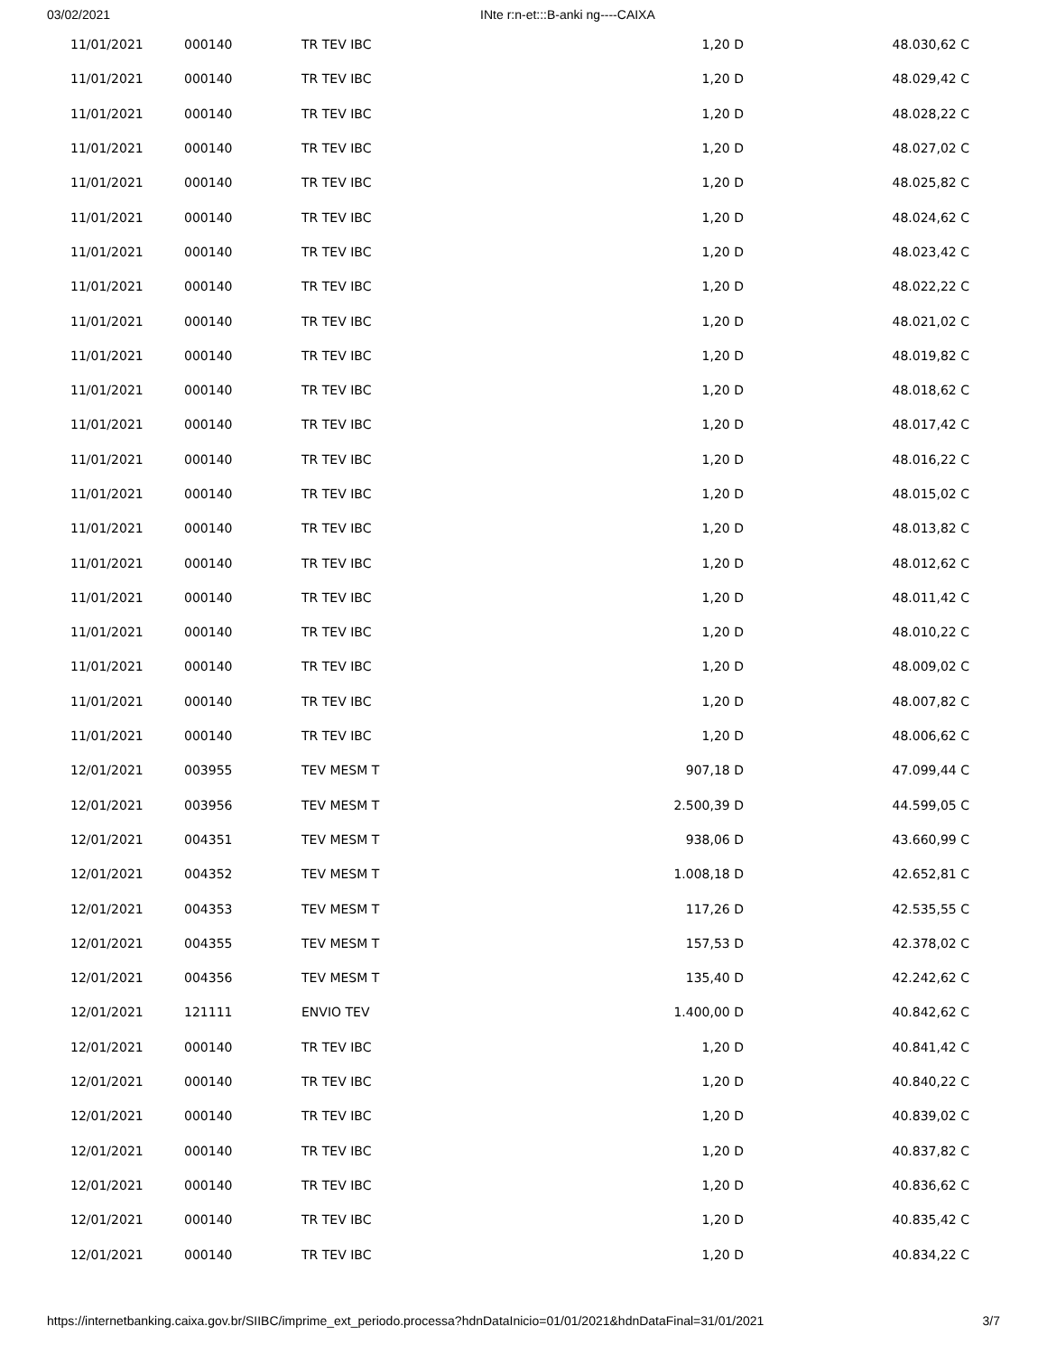03/02/2021 INte r:n-et:::B-anki ng----CAIXA
| 11/01/2021 | 000140 | TR TEV IBC | 1,20 D | 48.030,62 C |
| 11/01/2021 | 000140 | TR TEV IBC | 1,20 D | 48.029,42 C |
| 11/01/2021 | 000140 | TR TEV IBC | 1,20 D | 48.028,22 C |
| 11/01/2021 | 000140 | TR TEV IBC | 1,20 D | 48.027,02 C |
| 11/01/2021 | 000140 | TR TEV IBC | 1,20 D | 48.025,82 C |
| 11/01/2021 | 000140 | TR TEV IBC | 1,20 D | 48.024,62 C |
| 11/01/2021 | 000140 | TR TEV IBC | 1,20 D | 48.023,42 C |
| 11/01/2021 | 000140 | TR TEV IBC | 1,20 D | 48.022,22 C |
| 11/01/2021 | 000140 | TR TEV IBC | 1,20 D | 48.021,02 C |
| 11/01/2021 | 000140 | TR TEV IBC | 1,20 D | 48.019,82 C |
| 11/01/2021 | 000140 | TR TEV IBC | 1,20 D | 48.018,62 C |
| 11/01/2021 | 000140 | TR TEV IBC | 1,20 D | 48.017,42 C |
| 11/01/2021 | 000140 | TR TEV IBC | 1,20 D | 48.016,22 C |
| 11/01/2021 | 000140 | TR TEV IBC | 1,20 D | 48.015,02 C |
| 11/01/2021 | 000140 | TR TEV IBC | 1,20 D | 48.013,82 C |
| 11/01/2021 | 000140 | TR TEV IBC | 1,20 D | 48.012,62 C |
| 11/01/2021 | 000140 | TR TEV IBC | 1,20 D | 48.011,42 C |
| 11/01/2021 | 000140 | TR TEV IBC | 1,20 D | 48.010,22 C |
| 11/01/2021 | 000140 | TR TEV IBC | 1,20 D | 48.009,02 C |
| 11/01/2021 | 000140 | TR TEV IBC | 1,20 D | 48.007,82 C |
| 11/01/2021 | 000140 | TR TEV IBC | 1,20 D | 48.006,62 C |
| 12/01/2021 | 003955 | TEV MESM T | 907,18 D | 47.099,44 C |
| 12/01/2021 | 003956 | TEV MESM T | 2.500,39 D | 44.599,05 C |
| 12/01/2021 | 004351 | TEV MESM T | 938,06 D | 43.660,99 C |
| 12/01/2021 | 004352 | TEV MESM T | 1.008,18 D | 42.652,81 C |
| 12/01/2021 | 004353 | TEV MESM T | 117,26 D | 42.535,55 C |
| 12/01/2021 | 004355 | TEV MESM T | 157,53 D | 42.378,02 C |
| 12/01/2021 | 004356 | TEV MESM T | 135,40 D | 42.242,62 C |
| 12/01/2021 | 121111 | ENVIO TEV | 1.400,00 D | 40.842,62 C |
| 12/01/2021 | 000140 | TR TEV IBC | 1,20 D | 40.841,42 C |
| 12/01/2021 | 000140 | TR TEV IBC | 1,20 D | 40.840,22 C |
| 12/01/2021 | 000140 | TR TEV IBC | 1,20 D | 40.839,02 C |
| 12/01/2021 | 000140 | TR TEV IBC | 1,20 D | 40.837,82 C |
| 12/01/2021 | 000140 | TR TEV IBC | 1,20 D | 40.836,62 C |
| 12/01/2021 | 000140 | TR TEV IBC | 1,20 D | 40.835,42 C |
| 12/01/2021 | 000140 | TR TEV IBC | 1,20 D | 40.834,22 C |
https://internetbanking.caixa.gov.br/SIIBC/imprime_ext_periodo.processa?hdnDataInicio=01/01/2021&hdnDataFinal=31/01/2021 3/7